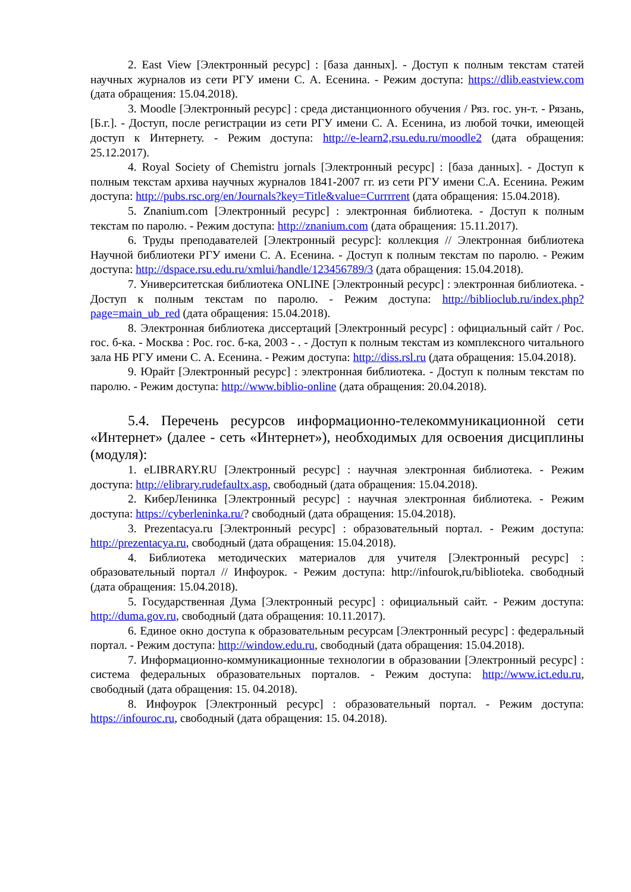2. East View [Электронный ресурс] : [база данных]. - Доступ к полным текстам статей научных журналов из сети РГУ имени С. А. Есенина. - Режим доступа: https://dlib.eastview.com (дата обращения: 15.04.2018).
3. Moodle [Электронный ресурс] : среда дистанционного обучения / Ряз. гос. ун-т. - Рязань, [Б.г.]. - Доступ, после регистрации из сети РГУ имени С. А. Есенина, из любой точки, имеющей доступ к Интернету. - Режим доступа: http://e-learn2,rsu.edu.ru/moodle2 (дата обращения: 25.12.2017).
4. Royal Society of Chemistru jornals [Электронный ресурс] : [база данных]. - Доступ к полным текстам архива научных журналов 1841-2007 гг. из сети РГУ имени С.А. Есенина. Режим доступа: http://pubs.rsc.org/en/Journals?key=Title&value=Currrrent (дата обращения: 15.04.2018).
5. Znanium.com [Электронный ресурс] : электронная библиотека. - Доступ к полным текстам по паролю. - Режим доступа: http://znanium.com (дата обращения: 15.11.2017).
6. Труды преподавателей [Электронный ресурс]: коллекция // Электронная библиотека Научной библиотеки РГУ имени С. А. Есенина. - Доступ к полным текстам по паролю. - Режим доступа: http://dspace.rsu.edu.ru/xmlui/handle/123456789/3 (дата обращения: 15.04.2018).
7. Университетская библиотека ONLINE [Электронный ресурс] : электронная библиотека. - Доступ к полным текстам по паролю. - Режим доступа: http://biblioclub.ru/index.php?page=main_ub_red (дата обращения: 15.04.2018).
8. Электронная библиотека диссертаций [Электронный ресурс] : официальный сайт / Рос. гос. б-ка. - Москва : Рос. гос. б-ка, 2003 - . - Доступ к полным текстам из комплексного читального зала НБ РГУ имени С. А. Есенина. - Режим доступа: http://diss.rsl.ru (дата обращения: 15.04.2018).
9. Юрайт [Электронный ресурс] : электронная библиотека. - Доступ к полным текстам по паролю. - Режим доступа: http://www.biblio-online (дата обращения: 20.04.2018).
5.4. Перечень ресурсов информационно-телекоммуникационной сети «Интернет» (далее - сеть «Интернет»), необходимых для освоения дисциплины (модуля):
1. eLIBRARY.RU [Электронный ресурс] : научная электронная библиотека. - Режим доступа: http://elibrary.rudefaultx.asp, свободный (дата обращения: 15.04.2018).
2. КиберЛенинка [Электронный ресурс] : научная электронная библиотека. - Режим доступа: https://cyberleninka.ru/? свободный (дата обращения: 15.04.2018).
3. Prezentacya.ru [Электронный ресурс] : образовательный портал. - Режим доступа: http://prezentacya.ru, свободный (дата обращения: 15.04.2018).
4. Библиотека методических материалов для учителя [Электронный ресурс] : образовательный портал // Инфоурок. - Режим доступа: http://infourok,ru/biblioteka. свободный (дата обращения: 15.04.2018).
5. Государственная Дума [Электронный ресурс] : официальный сайт. - Режим доступа: http://duma.gov.ru, свободный (дата обращения: 10.11.2017).
6. Единое окно доступа к образовательным ресурсам [Электронный ресурс] : федеральный портал. - Режим доступа: http://window.edu.ru, свободный (дата обращения: 15.04.2018).
7. Информационно-коммуникационные технологии в образовании [Электронный ресурс] : система федеральных образовательных порталов. - Режим доступа: http://www.ict.edu.ru, свободный (дата обращения: 15. 04.2018).
8. Инфоурок [Электронный ресурс] : образовательный портал. - Режим доступа: https://infouroc.ru, свободный (дата обращения: 15. 04.2018).